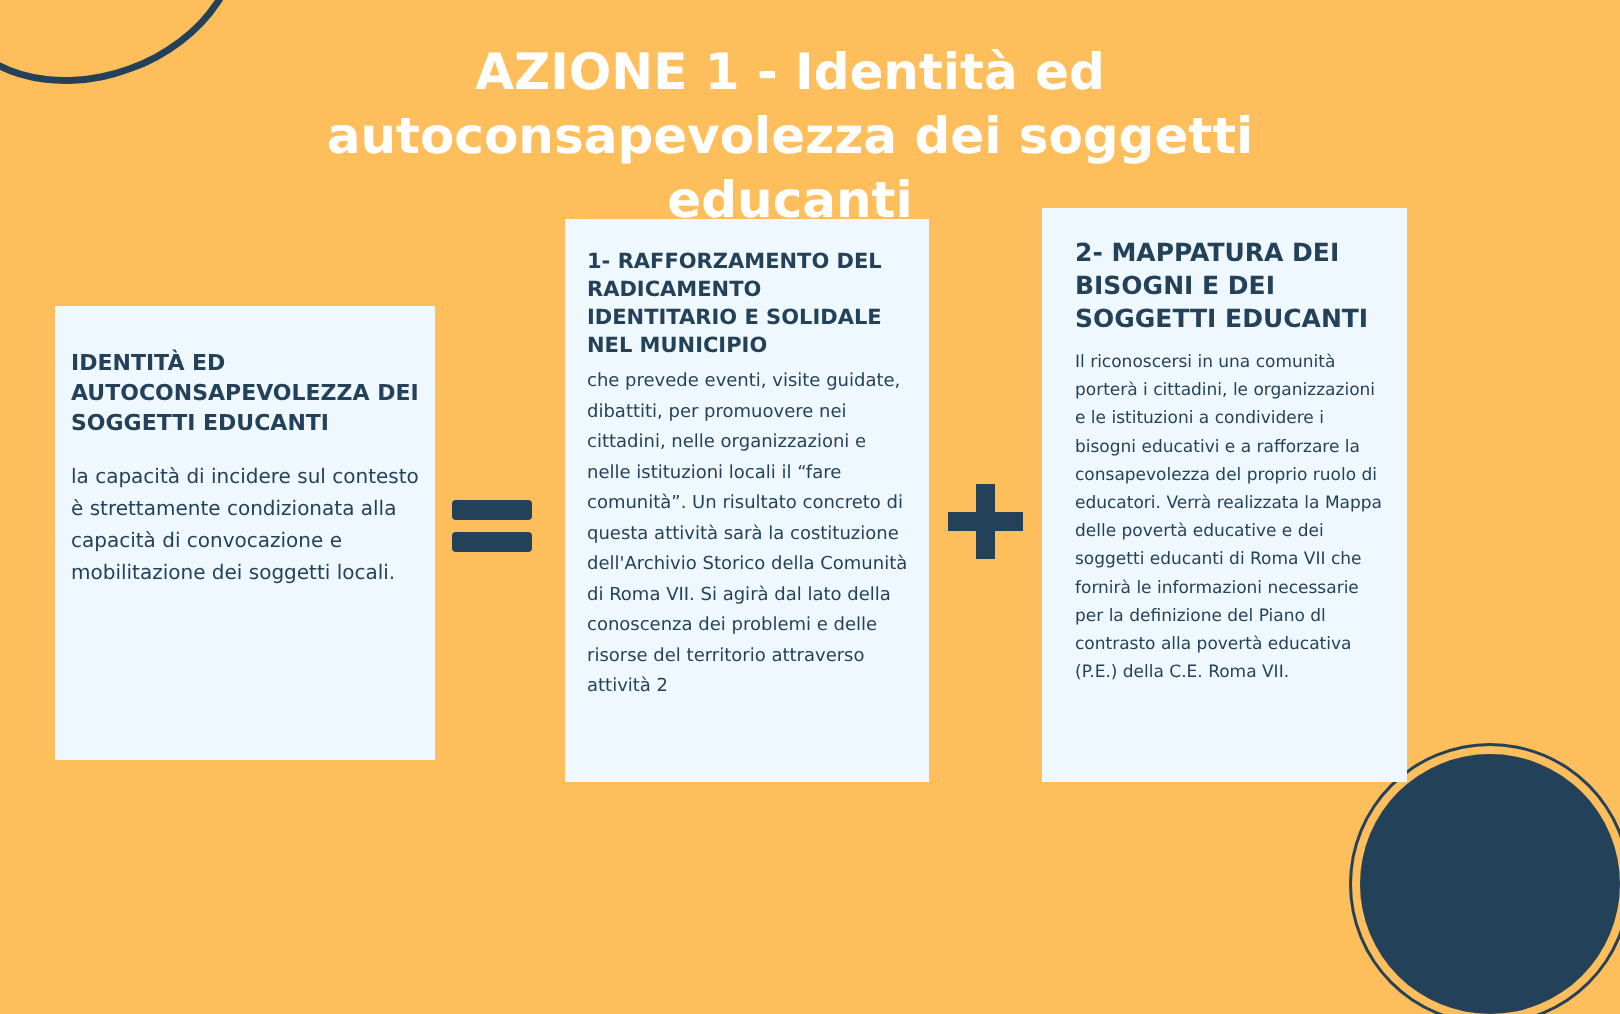AZIONE 1 - Identità ed autoconsapevolezza dei soggetti educanti
IDENTITÀ ED AUTOCONSAPEVOLEZZA DEI SOGGETTI EDUCANTI
la capacità di incidere sul contesto è strettamente condizionata alla capacità di convocazione e mobilitazione dei soggetti locali.
1- RAFFORZAMENTO DEL RADICAMENTO IDENTITARIO E SOLIDALE NEL MUNICIPIO
che prevede eventi, visite guidate, dibattiti, per promuovere nei cittadini, nelle organizzazioni e nelle istituzioni locali il “fare comunità”. Un risultato concreto di questa attività sarà la costituzione dell'Archivio Storico della Comunità di Roma VII. Si agirà dal lato della conoscenza dei problemi e delle risorse del territorio attraverso attività 2
2- MAPPATURA DEI BISOGNI E DEI SOGGETTI EDUCANTI
Il riconoscersi in una comunità porterà i cittadini, le organizzazioni e le istituzioni a condividere i bisogni educativi e a rafforzare la consapevolezza del proprio ruolo di educatori. Verrà realizzata la Mappa delle povertà educative e dei soggetti educanti di Roma VII che fornirà le informazioni necessarie per la definizione del Piano dl contrasto alla povertà educativa (P.E.) della C.E. Roma VII.